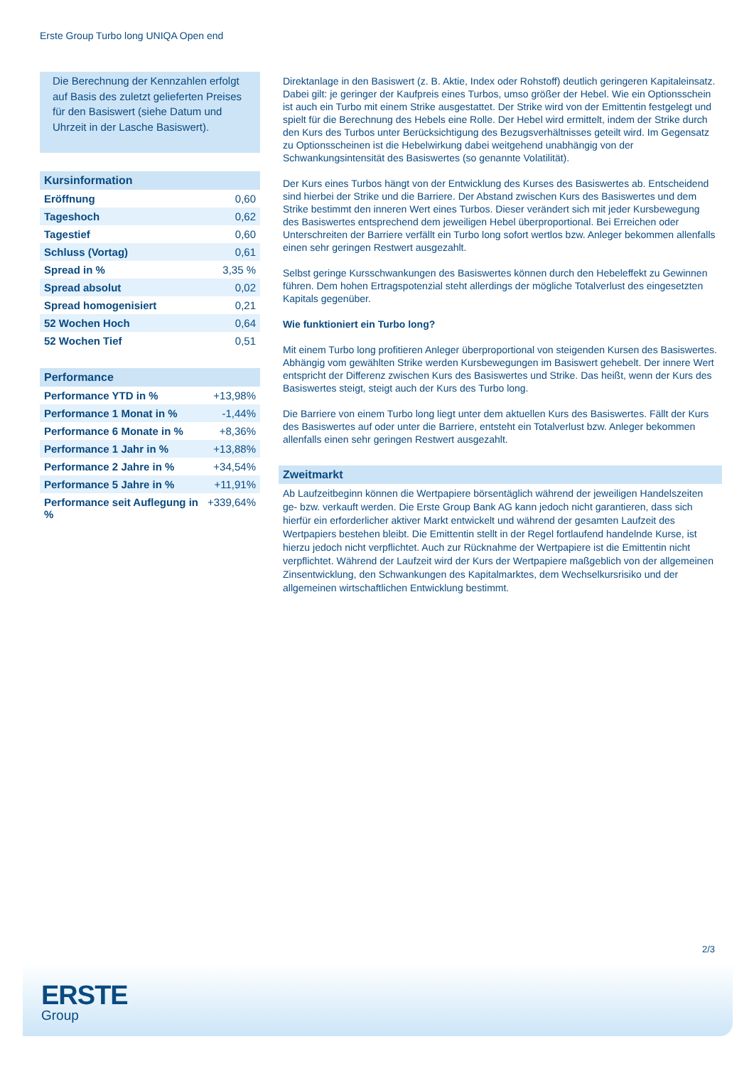Erste Group Turbo long UNIQA Open end
Die Berechnung der Kennzahlen erfolgt auf Basis des zuletzt gelieferten Preises für den Basiswert (siehe Datum und Uhrzeit in der Lasche Basiswert).
Kursinformation
| Eröffnung | 0,60 |
| Tageshoch | 0,62 |
| Tagestief | 0,60 |
| Schluss (Vortag) | 0,61 |
| Spread in % | 3,35 % |
| Spread absolut | 0,02 |
| Spread homogenisiert | 0,21 |
| 52 Wochen Hoch | 0,64 |
| 52 Wochen Tief | 0,51 |
Performance
| Performance YTD in % | +13,98% |
| Performance 1 Monat in % | -1,44% |
| Performance 6 Monate in % | +8,36% |
| Performance 1 Jahr in % | +13,88% |
| Performance 2 Jahre in % | +34,54% |
| Performance 5 Jahre in % | +11,91% |
| Performance seit Auflegung in % | +339,64% |
Direktanlage in den Basiswert (z. B. Aktie, Index oder Rohstoff) deutlich geringeren Kapitaleinsatz. Dabei gilt: je geringer der Kaufpreis eines Turbos, umso größer der Hebel. Wie ein Optionsschein ist auch ein Turbo mit einem Strike ausgestattet. Der Strike wird von der Emittentin festgelegt und spielt für die Berechnung des Hebels eine Rolle. Der Hebel wird ermittelt, indem der Strike durch den Kurs des Turbos unter Berücksichtigung des Bezugsverhältnisses geteilt wird. Im Gegensatz zu Optionsscheinen ist die Hebelwirkung dabei weitgehend unabhängig von der Schwankungsintensität des Basiswertes (so genannte Volatilität).
Der Kurs eines Turbos hängt von der Entwicklung des Kurses des Basiswertes ab. Entscheidend sind hierbei der Strike und die Barriere. Der Abstand zwischen Kurs des Basiswertes und dem Strike bestimmt den inneren Wert eines Turbos. Dieser verändert sich mit jeder Kursbewegung des Basiswertes entsprechend dem jeweiligen Hebel überproportional. Bei Erreichen oder Unterschreiten der Barriere verfällt ein Turbo long sofort wertlos bzw. Anleger bekommen allenfalls einen sehr geringen Restwert ausgezahlt.
Selbst geringe Kursschwankungen des Basiswertes können durch den Hebeleffekt zu Gewinnen führen. Dem hohen Ertragspotenzial steht allerdings der mögliche Totalverlust des eingesetzten Kapitals gegenüber.
Wie funktioniert ein Turbo long?
Mit einem Turbo long profitieren Anleger überproportional von steigenden Kursen des Basiswertes. Abhängig vom gewählten Strike werden Kursbewegungen im Basiswert gehebelt. Der innere Wert entspricht der Differenz zwischen Kurs des Basiswertes und Strike. Das heißt, wenn der Kurs des Basiswertes steigt, steigt auch der Kurs des Turbo long.
Die Barriere von einem Turbo long liegt unter dem aktuellen Kurs des Basiswertes. Fällt der Kurs des Basiswertes auf oder unter die Barriere, entsteht ein Totalverlust bzw. Anleger bekommen allenfalls einen sehr geringen Restwert ausgezahlt.
Zweitmarkt
Ab Laufzeitbeginn können die Wertpapiere börsentäglich während der jeweiligen Handelszeiten ge- bzw. verkauft werden. Die Erste Group Bank AG kann jedoch nicht garantieren, dass sich hierfür ein erforderlicher aktiver Markt entwickelt und während der gesamten Laufzeit des Wertpapiers bestehen bleibt. Die Emittentin stellt in der Regel fortlaufend handelnde Kurse, ist hierzu jedoch nicht verpflichtet. Auch zur Rücknahme der Wertpapiere ist die Emittentin nicht verpflichtet. Während der Laufzeit wird der Kurs der Wertpapiere maßgeblich von der allgemeinen Zinsentwicklung, den Schwankungen des Kapitalmarktes, dem Wechselkursrisiko und der allgemeinen wirtschaftlichen Entwicklung bestimmt.
2/3
ERSTE
Group